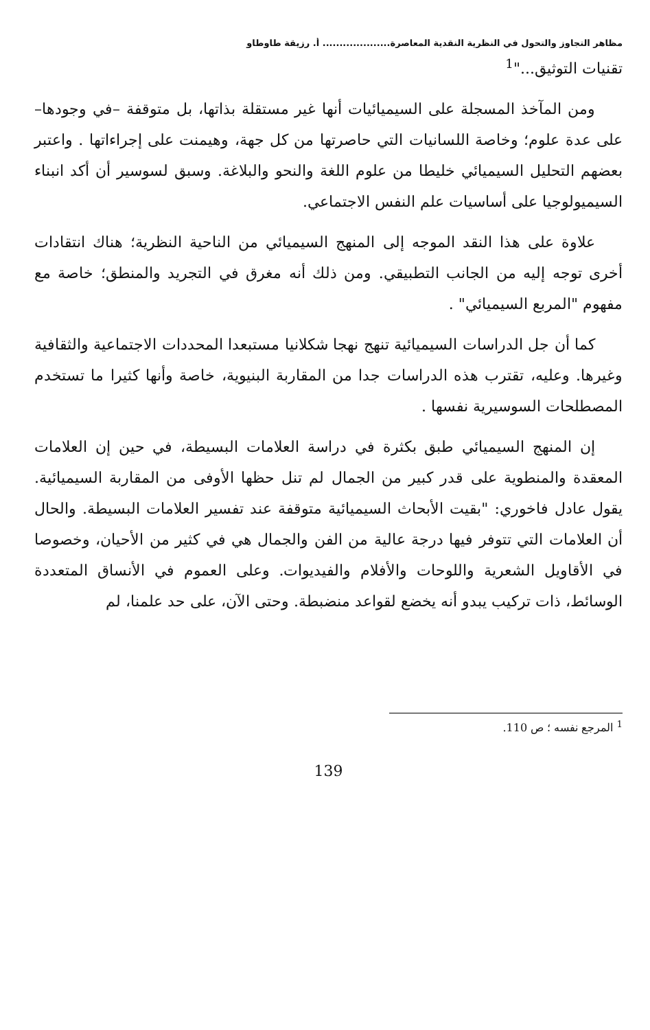مظاهر التجاوز والتحول في النظرية النقدية المعاصرة.................... أ. رزيقة طاوطاو
تقنيات التوثيق..."<sup>1</sup>
ومن المآخذ المسجلة على السيميائيات أنها غير مستقلة بذاتها، بل متوقفة –في وجودها– على عدة علوم؛ وخاصة اللسانيات التي حاصرتها من كل جهة، وهيمنت على إجراءاتها . واعتبر بعضهم التحليل السيميائي خليطا من علوم اللغة والنحو والبلاغة. وسبق لسوسير أن أكد انبناء السيميولوجيا على أساسيات علم النفس الاجتماعي.
علاوة على هذا النقد الموجه إلى المنهج السيميائي من الناحية النظرية؛ هناك انتقادات أخرى توجه إليه من الجانب التطبيقي. ومن ذلك أنه مغرق في التجريد والمنطق؛ خاصة مع مفهوم "المربع السيميائي" .
كما أن جل الدراسات السيميائية تنهج نهجا شكلانيا مستبعدا المحددات الاجتماعية والثقافية وغيرها. وعليه، تقترب هذه الدراسات جدا من المقاربة البنيوية، خاصة وأنها كثيرا ما تستخدم المصطلحات السوسيرية نفسها .
إن المنهج السيميائي طبق بكثرة في دراسة العلامات البسيطة، في حين إن العلامات المعقدة والمنطوية على قدر كبير من الجمال لم تنل حظها الأوفى من المقاربة السيميائية. يقول عادل فاخوري: "بقيت الأبحاث السيميائية متوقفة عند تفسير العلامات البسيطة. والحال أن العلامات التي تتوفر فيها درجة عالية من الفن والجمال هي في كثير من الأحيان، وخصوصا في الأقاويل الشعرية واللوحات والأفلام والفيديوات. وعلى العموم في الأنساق المتعددة الوسائط، ذات تركيب يبدو أنه يخضع لقواعد منضبطة. وحتى الآن، على حد علمنا، لم
<sup>1</sup> المرجع نفسه ؛ ص 110.
139